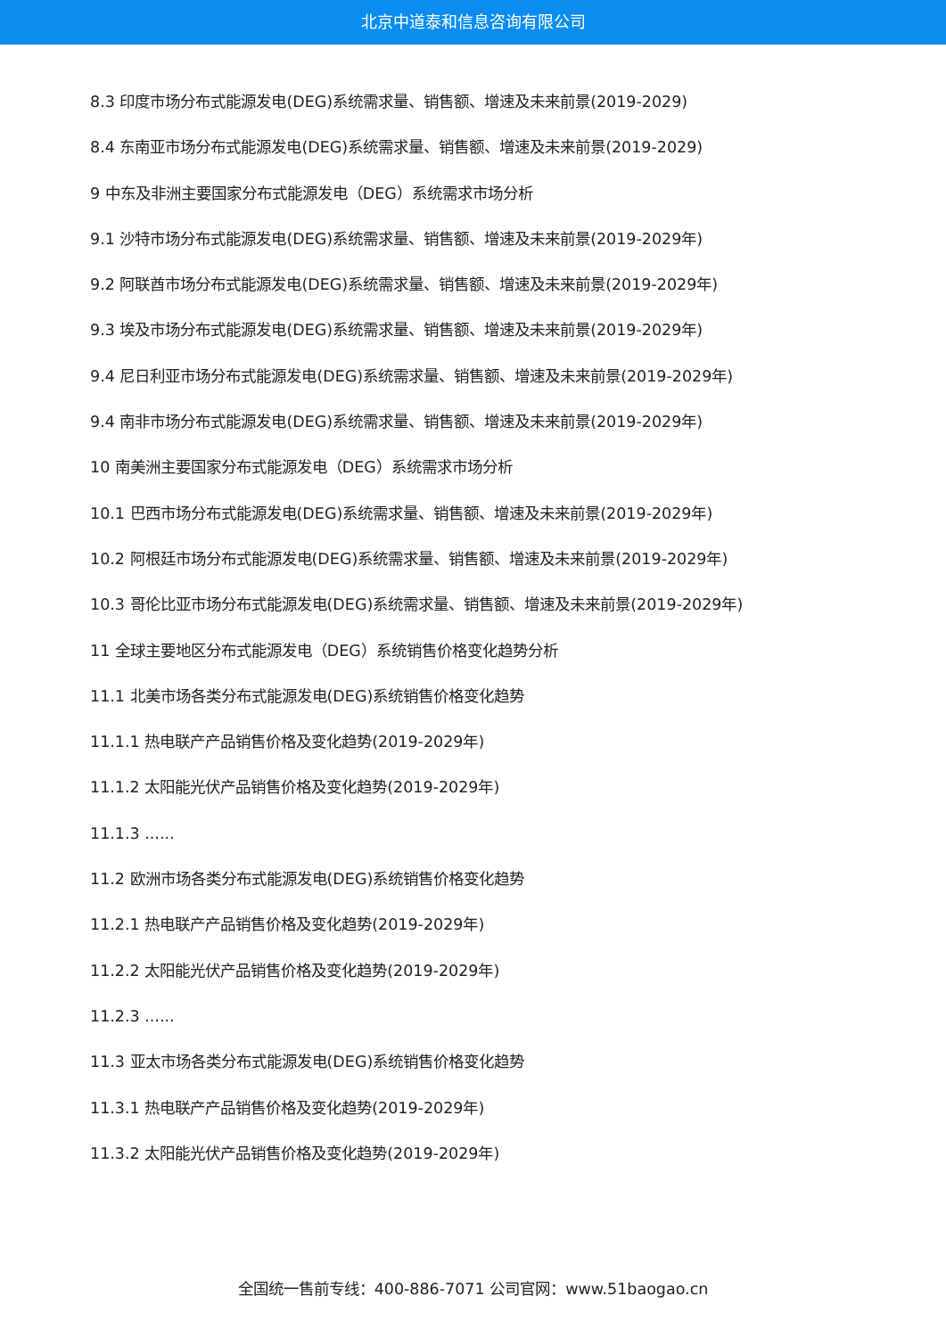北京中道泰和信息咨询有限公司
8.3 印度市场分布式能源发电(DEG)系统需求量、销售额、增速及未来前景(2019-2029)
8.4 东南亚市场分布式能源发电(DEG)系统需求量、销售额、增速及未来前景(2019-2029)
9 中东及非洲主要国家分布式能源发电（DEG）系统需求市场分析
9.1 沙特市场分布式能源发电(DEG)系统需求量、销售额、增速及未来前景(2019-2029年)
9.2 阿联酋市场分布式能源发电(DEG)系统需求量、销售额、增速及未来前景(2019-2029年)
9.3 埃及市场分布式能源发电(DEG)系统需求量、销售额、增速及未来前景(2019-2029年)
9.4 尼日利亚市场分布式能源发电(DEG)系统需求量、销售额、增速及未来前景(2019-2029年)
9.4 南非市场分布式能源发电(DEG)系统需求量、销售额、增速及未来前景(2019-2029年)
10 南美洲主要国家分布式能源发电（DEG）系统需求市场分析
10.1 巴西市场分布式能源发电(DEG)系统需求量、销售额、增速及未来前景(2019-2029年)
10.2 阿根廷市场分布式能源发电(DEG)系统需求量、销售额、增速及未来前景(2019-2029年)
10.3 哥伦比亚市场分布式能源发电(DEG)系统需求量、销售额、增速及未来前景(2019-2029年)
11 全球主要地区分布式能源发电（DEG）系统销售价格变化趋势分析
11.1 北美市场各类分布式能源发电(DEG)系统销售价格变化趋势
11.1.1 热电联产产品销售价格及变化趋势(2019-2029年)
11.1.2 太阳能光伏产品销售价格及变化趋势(2019-2029年)
11.1.3 ......
11.2 欧洲市场各类分布式能源发电(DEG)系统销售价格变化趋势
11.2.1 热电联产产品销售价格及变化趋势(2019-2029年)
11.2.2 太阳能光伏产品销售价格及变化趋势(2019-2029年)
11.2.3 ......
11.3 亚太市场各类分布式能源发电(DEG)系统销售价格变化趋势
11.3.1 热电联产产品销售价格及变化趋势(2019-2029年)
11.3.2 太阳能光伏产品销售价格及变化趋势(2019-2029年)
全国统一售前专线：400-886-7071 公司官网：www.51baogao.cn